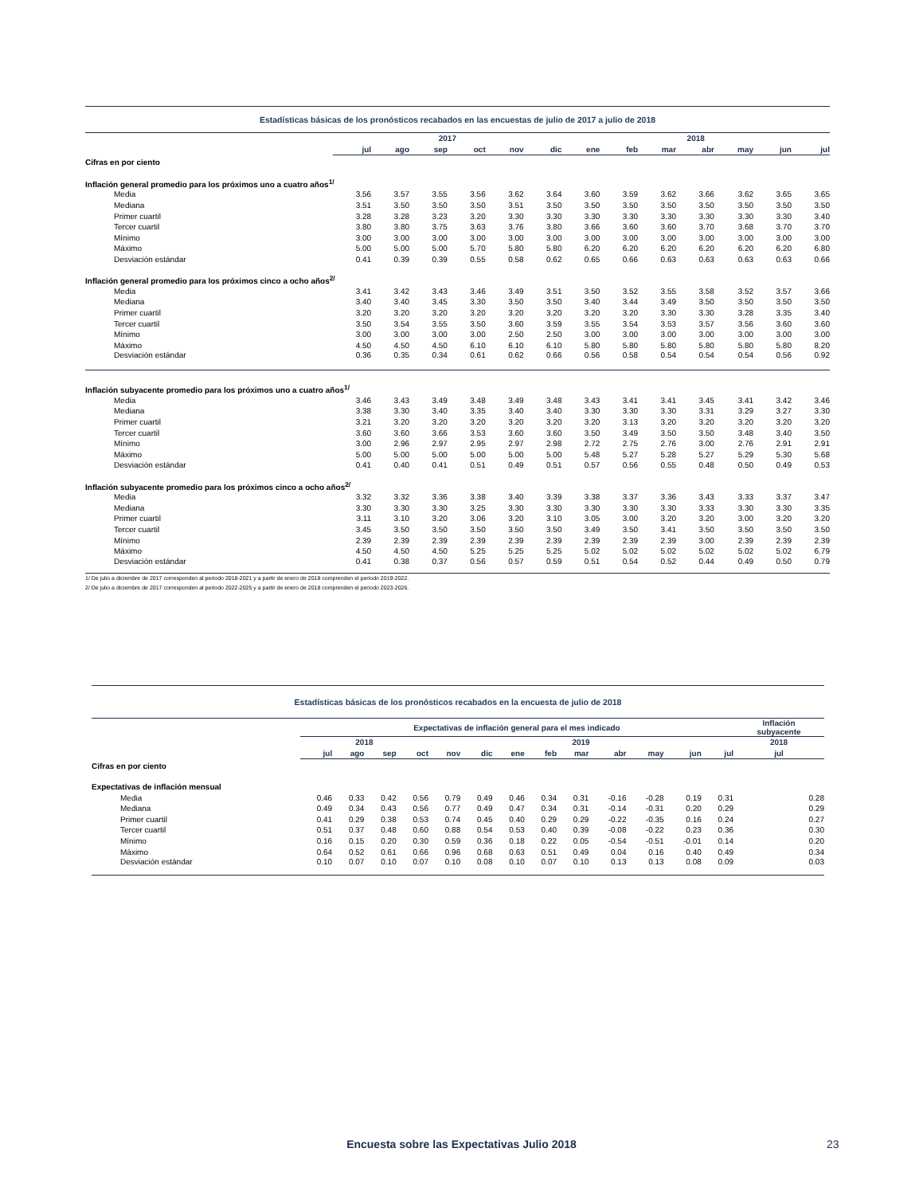| Estadísticas básicas de los pronósticos recabados en las encuestas de julio de 2017 a julio de 2018 | | | | | | | | | | | | | |
| | 2017 | | | | | | 2018 | | | | | | |
| | jul | ago | sep | oct | nov | dic | ene | feb | mar | abr | may | jun | jul |
| Cifras en por ciento | | | | | | | | | | | | | |
| Inflación general promedio para los próximos uno a cuatro años<sup>1/</sup> | | | | | | | | | | | | | |
| Media | 3.56 | 3.57 | 3.55 | 3.56 | 3.62 | 3.64 | 3.60 | 3.59 | 3.62 | 3.66 | 3.62 | 3.65 | 3.65 |
| Mediana | 3.51 | 3.50 | 3.50 | 3.50 | 3.51 | 3.50 | 3.50 | 3.50 | 3.50 | 3.50 | 3.50 | 3.50 | 3.50 |
| Primer cuartil | 3.28 | 3.28 | 3.23 | 3.20 | 3.30 | 3.30 | 3.30 | 3.30 | 3.30 | 3.30 | 3.30 | 3.30 | 3.40 |
| Tercer cuartil | 3.80 | 3.80 | 3.75 | 3.63 | 3.76 | 3.80 | 3.66 | 3.60 | 3.60 | 3.70 | 3.68 | 3.70 | 3.70 |
| Mínimo | 3.00 | 3.00 | 3.00 | 3.00 | 3.00 | 3.00 | 3.00 | 3.00 | 3.00 | 3.00 | 3.00 | 3.00 | 3.00 |
| Máximo | 5.00 | 5.00 | 5.00 | 5.70 | 5.80 | 5.80 | 6.20 | 6.20 | 6.20 | 6.20 | 6.20 | 6.20 | 6.80 |
| Desviación estándar | 0.41 | 0.39 | 0.39 | 0.55 | 0.58 | 0.62 | 0.65 | 0.66 | 0.63 | 0.63 | 0.63 | 0.63 | 0.66 |
| Inflación general promedio para los próximos cinco a ocho años<sup>2/</sup> | | | | | | | | | | | | | |
| Media | 3.41 | 3.42 | 3.43 | 3.46 | 3.49 | 3.51 | 3.50 | 3.52 | 3.55 | 3.58 | 3.52 | 3.57 | 3.66 |
| Mediana | 3.40 | 3.40 | 3.45 | 3.30 | 3.50 | 3.50 | 3.40 | 3.44 | 3.49 | 3.50 | 3.50 | 3.50 | 3.50 |
| Primer cuartil | 3.20 | 3.20 | 3.20 | 3.20 | 3.20 | 3.20 | 3.20 | 3.20 | 3.30 | 3.30 | 3.28 | 3.35 | 3.40 |
| Tercer cuartil | 3.50 | 3.54 | 3.55 | 3.50 | 3.60 | 3.59 | 3.55 | 3.54 | 3.53 | 3.57 | 3.56 | 3.60 | 3.60 |
| Mínimo | 3.00 | 3.00 | 3.00 | 3.00 | 2.50 | 2.50 | 3.00 | 3.00 | 3.00 | 3.00 | 3.00 | 3.00 | 3.00 |
| Máximo | 4.50 | 4.50 | 4.50 | 6.10 | 6.10 | 6.10 | 5.80 | 5.80 | 5.80 | 5.80 | 5.80 | 5.80 | 8.20 |
| Desviación estándar | 0.36 | 0.35 | 0.34 | 0.61 | 0.62 | 0.66 | 0.56 | 0.58 | 0.54 | 0.54 | 0.54 | 0.56 | 0.92 |
| Inflación subyacente promedio para los próximos uno a cuatro años<sup>1/</sup> | | | | | | | | | | | | | |
| Media | 3.46 | 3.43 | 3.49 | 3.48 | 3.49 | 3.48 | 3.43 | 3.41 | 3.41 | 3.45 | 3.41 | 3.42 | 3.46 |
| Mediana | 3.38 | 3.30 | 3.40 | 3.35 | 3.40 | 3.40 | 3.30 | 3.30 | 3.30 | 3.31 | 3.29 | 3.27 | 3.30 |
| Primer cuartil | 3.21 | 3.20 | 3.20 | 3.20 | 3.20 | 3.20 | 3.20 | 3.13 | 3.20 | 3.20 | 3.20 | 3.20 | 3.20 |
| Tercer cuartil | 3.60 | 3.60 | 3.66 | 3.53 | 3.60 | 3.60 | 3.50 | 3.49 | 3.50 | 3.50 | 3.48 | 3.40 | 3.50 |
| Mínimo | 3.00 | 2.96 | 2.97 | 2.95 | 2.97 | 2.98 | 2.72 | 2.75 | 2.76 | 3.00 | 2.76 | 2.91 | 2.91 |
| Máximo | 5.00 | 5.00 | 5.00 | 5.00 | 5.00 | 5.00 | 5.48 | 5.27 | 5.28 | 5.27 | 5.29 | 5.30 | 5.68 |
| Desviación estándar | 0.41 | 0.40 | 0.41 | 0.51 | 0.49 | 0.51 | 0.57 | 0.56 | 0.55 | 0.48 | 0.50 | 0.49 | 0.53 |
| Inflación subyacente promedio para los próximos cinco a ocho años<sup>2/</sup> | | | | | | | | | | | | | |
| Media | 3.32 | 3.32 | 3.36 | 3.38 | 3.40 | 3.39 | 3.38 | 3.37 | 3.36 | 3.43 | 3.33 | 3.37 | 3.47 |
| Mediana | 3.30 | 3.30 | 3.30 | 3.25 | 3.30 | 3.30 | 3.30 | 3.30 | 3.30 | 3.33 | 3.30 | 3.30 | 3.35 |
| Primer cuartil | 3.11 | 3.10 | 3.20 | 3.06 | 3.20 | 3.10 | 3.05 | 3.00 | 3.20 | 3.20 | 3.00 | 3.20 | 3.20 |
| Tercer cuartil | 3.45 | 3.50 | 3.50 | 3.50 | 3.50 | 3.50 | 3.49 | 3.50 | 3.41 | 3.50 | 3.50 | 3.50 | 3.50 |
| Mínimo | 2.39 | 2.39 | 2.39 | 2.39 | 2.39 | 2.39 | 2.39 | 2.39 | 2.39 | 3.00 | 2.39 | 2.39 | 2.39 |
| Máximo | 4.50 | 4.50 | 4.50 | 5.25 | 5.25 | 5.25 | 5.02 | 5.02 | 5.02 | 5.02 | 5.02 | 5.02 | 6.79 |
| Desviación estándar | 0.41 | 0.38 | 0.37 | 0.56 | 0.57 | 0.59 | 0.51 | 0.54 | 0.52 | 0.44 | 0.49 | 0.50 | 0.79 |
| 1/ De julio a diciembre de 2017 corresponden al periodo 2018-2021 y a partir de enero de 2018 comprenden el periodo 2019-2022. | | | | | | | | | | | | | |
| 2/ De julio a diciembre de 2017 corresponden al periodo 2022-2025 y a partir de enero de 2018 comprenden el periodo 2023-2026. | | | | | | | | | | | | | |
| Estadísticas básicas de los pronósticos recabados en la encuesta de julio de 2018 | | | | | | | | | | | | | | |
| | Expectativas de inflación general para el mes indicado | | | | | | | | | | | | | Inflación subyacente |
| | 2018 | | | | 2019 | | | | | | | | | 2018 |
| | jul | ago | sep | oct | nov | dic | ene | feb | mar | abr | may | jun | jul | jul |
| Cifras en por ciento | | | | | | | | | | | | | | |
| Expectativas de inflación mensual | | | | | | | | | | | | | | |
| Media | 0.46 | 0.33 | 0.42 | 0.56 | 0.79 | 0.49 | 0.46 | 0.34 | 0.31 | -0.16 | -0.28 | 0.19 | 0.31 | 0.28 |
| Mediana | 0.49 | 0.34 | 0.43 | 0.56 | 0.77 | 0.49 | 0.47 | 0.34 | 0.31 | -0.14 | -0.31 | 0.20 | 0.29 | 0.29 |
| Primer cuartil | 0.41 | 0.29 | 0.38 | 0.53 | 0.74 | 0.45 | 0.40 | 0.29 | 0.29 | -0.22 | -0.35 | 0.16 | 0.24 | 0.27 |
| Tercer cuartil | 0.51 | 0.37 | 0.48 | 0.60 | 0.88 | 0.54 | 0.53 | 0.40 | 0.39 | -0.08 | -0.22 | 0.23 | 0.36 | 0.30 |
| Mínimo | 0.16 | 0.15 | 0.20 | 0.30 | 0.59 | 0.36 | 0.18 | 0.22 | 0.05 | -0.54 | -0.51 | -0.01 | 0.14 | 0.20 |
| Máximo | 0.64 | 0.52 | 0.61 | 0.66 | 0.96 | 0.68 | 0.63 | 0.51 | 0.49 | 0.04 | 0.16 | 0.40 | 0.49 | 0.34 |
| Desviación estándar | 0.10 | 0.07 | 0.10 | 0.07 | 0.10 | 0.08 | 0.10 | 0.07 | 0.10 | 0.13 | 0.13 | 0.08 | 0.09 | 0.03 |
Encuesta sobre las Expectativas Julio 2018 23